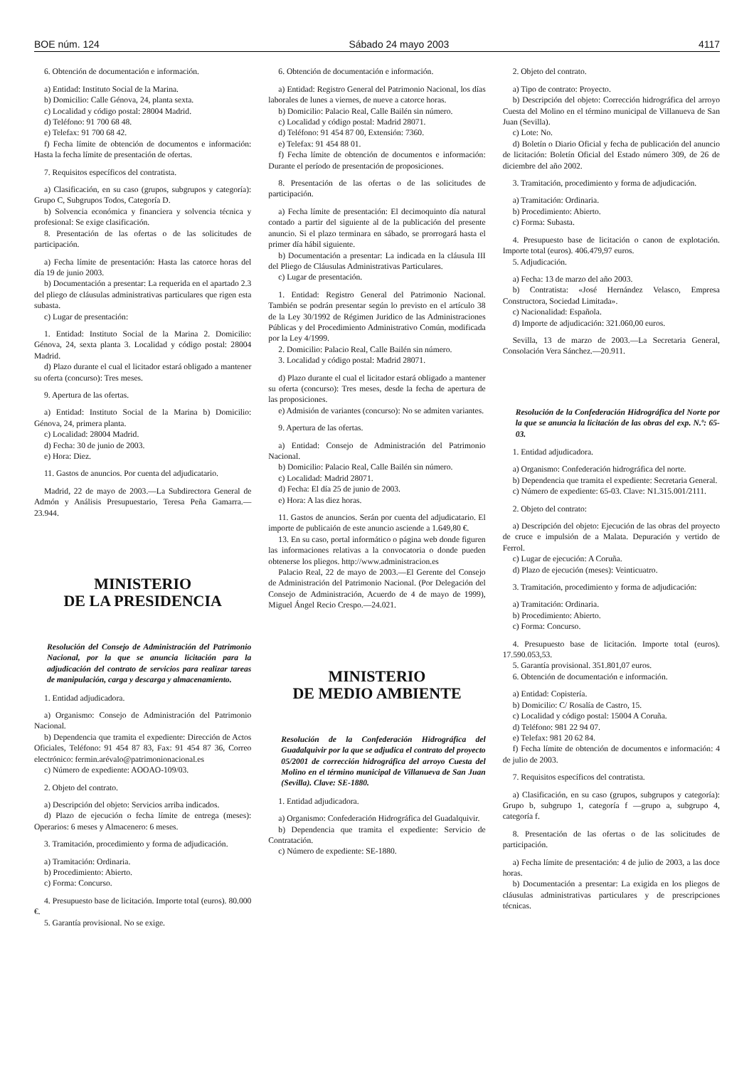BOE núm. 124 Sábado 24 mayo 2003 4117
6. Obtención de documentación e información.
a) Entidad: Instituto Social de la Marina.
b) Domicilio: Calle Génova, 24, planta sexta.
c) Localidad y código postal: 28004 Madrid.
d) Teléfono: 91 700 68 48.
e) Telefax: 91 700 68 42.
f) Fecha límite de obtención de documentos e información: Hasta la fecha límite de presentación de ofertas.
7. Requisitos específicos del contratista.
a) Clasificación, en su caso (grupos, subgrupos y categoría): Grupo C, Subgrupos Todos, Categoría D.
b) Solvencia económica y financiera y solvencia técnica y profesional: Se exige clasificación.
8. Presentación de las ofertas o de las solicitudes de participación.
a) Fecha límite de presentación: Hasta las catorce horas del día 19 de junio 2003.
b) Documentación a presentar: La requerida en el apartado 2.3 del pliego de cláusulas administrativas particulares que rigen esta subasta.
c) Lugar de presentación:
1. Entidad: Instituto Social de la Marina 2. Domicilio: Génova, 24, sexta planta 3. Localidad y código postal: 28004 Madrid.
d) Plazo durante el cual el licitador estará obligado a mantener su oferta (concurso): Tres meses.
9. Apertura de las ofertas.
a) Entidad: Instituto Social de la Marina b) Domicilio: Génova, 24, primera planta.
c) Localidad: 28004 Madrid.
d) Fecha: 30 de junio de 2003.
e) Hora: Diez.
11. Gastos de anuncios. Por cuenta del adjudicatario.
Madrid, 22 de mayo de 2003.—La Subdirectora General de Admón y Análisis Presupuestario, Teresa Peña Gamarra.—23.944.
MINISTERIO
DE LA PRESIDENCIA
Resolución del Consejo de Administración del Patrimonio Nacional, por la que se anuncia licitación para la adjudicación del contrato de servicios para realizar tareas de manipulación, carga y descarga y almacenamiento.
1. Entidad adjudicadora.
a) Organismo: Consejo de Administración del Patrimonio Nacional.
b) Dependencia que tramita el expediente: Dirección de Actos Oficiales, Teléfono: 91 454 87 83, Fax: 91 454 87 36, Correo electrónico: fermin.arévalo@patrimonionacional.es
c) Número de expediente: AOOAO-109/03.
2. Objeto del contrato.
a) Descripción del objeto: Servicios arriba indicados.
d) Plazo de ejecución o fecha límite de entrega (meses): Operarios: 6 meses y Almacenero: 6 meses.
3. Tramitación, procedimiento y forma de adjudicación.
a) Tramitación: Ordinaria.
b) Procedimiento: Abierto.
c) Forma: Concurso.
4. Presupuesto base de licitación. Importe total (euros). 80.000 €.
5. Garantía provisional. No se exige.
6. Obtención de documentación e información.
a) Entidad: Registro General del Patrimonio Nacional, los días laborales de lunes a viernes, de nueve a catorce horas.
b) Domicilio: Palacio Real, Calle Bailén sin número.
c) Localidad y código postal: Madrid 28071.
d) Teléfono: 91 454 87 00, Extensión: 7360.
e) Telefax: 91 454 88 01.
f) Fecha límite de obtención de documentos e información: Durante el período de presentación de proposiciones.
8. Presentación de las ofertas o de las solicitudes de participación.
a) Fecha límite de presentación: El decimoquinto día natural contado a partir del siguiente al de la publicación del presente anuncio. Si el plazo terminara en sábado, se prorrogará hasta el primer día hábil siguiente.
b) Documentación a presentar: La indicada en la cláusula III del Pliego de Cláusulas Administrativas Particulares.
c) Lugar de presentación.
1. Entidad: Registro General del Patrimonio Nacional. También se podrán presentar según lo previsto en el artículo 38 de la Ley 30/1992 de Régimen Juridico de las Administraciones Públicas y del Procedimiento Administrativo Común, modificada por la Ley 4/1999.
2. Domicilio: Palacio Real, Calle Bailén sin número.
3. Localidad y código postal: Madrid 28071.
d) Plazo durante el cual el licitador estará obligado a mantener su oferta (concurso): Tres meses, desde la fecha de apertura de las proposiciones.
e) Admisión de variantes (concurso): No se admiten variantes.
9. Apertura de las ofertas.
a) Entidad: Consejo de Administración del Patrimonio Nacional.
b) Domicilio: Palacio Real, Calle Bailén sin número.
c) Localidad: Madrid 28071.
d) Fecha: El día 25 de junio de 2003.
e) Hora: A las diez horas.
11. Gastos de anuncios. Serán por cuenta del adjudicatario. El importe de publicaión de este anuncio asciende a 1.649,80 €.
13. En su caso, portal informático o página web donde figuren las informaciones relativas a la convocatoria o donde pueden obtenerse los pliegos. http://www.administracion.es
Palacio Real, 22 de mayo de 2003.—El Gerente del Consejo de Administración del Patrimonio Nacional. (Por Delegación del Consejo de Administración, Acuerdo de 4 de mayo de 1999), Miguel Ángel Recio Crespo.—24.021.
MINISTERIO
DE MEDIO AMBIENTE
Resolución de la Confederación Hidrográfica del Guadalquivir por la que se adjudica el contrato del proyecto 05/2001 de corrección hidrográfica del arroyo Cuesta del Molino en el término municipal de Villanueva de San Juan (Sevilla). Clave: SE-1880.
1. Entidad adjudicadora.
a) Organismo: Confederación Hidrográfica del Guadalquivir.
b) Dependencia que tramita el expediente: Servicio de Contratación.
c) Número de expediente: SE-1880.
2. Objeto del contrato.
a) Tipo de contrato: Proyecto.
b) Descripción del objeto: Corrección hidrográfica del arroyo Cuesta del Molino en el término municipal de Villanueva de San Juan (Sevilla).
c) Lote: No.
d) Boletín o Diario Oficial y fecha de publicación del anuncio de licitación: Boletín Oficial del Estado número 309, de 26 de diciembre del año 2002.
3. Tramitación, procedimiento y forma de adjudicación.
a) Tramitación: Ordinaria.
b) Procedimiento: Abierto.
c) Forma: Subasta.
4. Presupuesto base de licitación o canon de explotación. Importe total (euros). 406.479,97 euros.
5. Adjudicación.
a) Fecha: 13 de marzo del año 2003.
b) Contratista: «José Hernández Velasco, Empresa Constructora, Sociedad Limitada».
c) Nacionalidad: Española.
d) Importe de adjudicación: 321.060,00 euros.
Sevilla, 13 de marzo de 2003.—La Secretaria General, Consolación Vera Sánchez.—20.911.
Resolución de la Confederación Hidrográfica del Norte por la que se anuncia la licitación de las obras del exp. N.º: 65-03.
1. Entidad adjudicadora.
a) Organismo: Confederación hidrográfica del norte.
b) Dependencia que tramita el expediente: Secretaria General.
c) Número de expediente: 65-03. Clave: N1.315.001/2111.
2. Objeto del contrato:
a) Descripción del objeto: Ejecución de las obras del proyecto de cruce e impulsión de a Malata. Depuración y vertido de Ferrol.
c) Lugar de ejecución: A Coruña.
d) Plazo de ejecución (meses): Veinticuatro.
3. Tramitación, procedimiento y forma de adjudicación:
a) Tramitación: Ordinaria.
b) Procedimiento: Abierto.
c) Forma: Concurso.
4. Presupuesto base de licitación. Importe total (euros). 17.590.053,53.
5. Garantía provisional. 351.801,07 euros.
6. Obtención de documentación e información.
a) Entidad: Copistería.
b) Domicilio: C/ Rosalía de Castro, 15.
c) Localidad y código postal: 15004 A Coruña.
d) Teléfono: 981 22 94 07.
e) Telefax: 981 20 62 84.
f) Fecha límite de obtención de documentos e información: 4 de julio de 2003.
7. Requisitos específicos del contratista.
a) Clasificación, en su caso (grupos, subgrupos y categoría): Grupo b, subgrupo 1, categoría f —grupo a, subgrupo 4, categoría f.
8. Presentación de las ofertas o de las solicitudes de participación.
a) Fecha límite de presentación: 4 de julio de 2003, a las doce horas.
b) Documentación a presentar: La exigida en los pliegos de cláusulas administrativas particulares y de prescripciones técnicas.